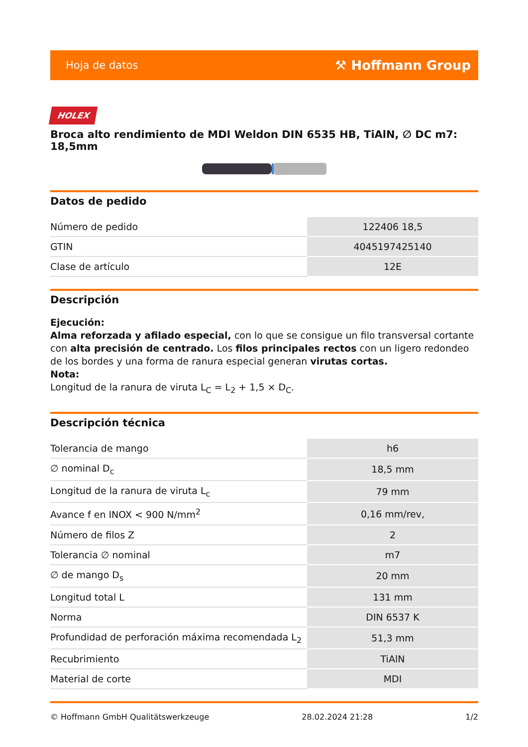Hoja de datos ⚒ Hoffmann Group
HOLEX
Broca alto rendimiento de MDI Weldon DIN 6535 HB, TiAlN, ∅ DC m7: 18,5mm
Datos de pedido
| Número de pedido | 122406 18,5 |
| GTIN | 4045197425140 |
| Clase de artículo | 12E |
Descripción
Ejecución:
Alma reforzada y afilado especial, con lo que se consigue un filo transversal cortante con alta precisión de centrado. Los filos principales rectos con un ligero redondeo de los bordes y una forma de ranura especial generan virutas cortas.
Nota:
Longitud de la ranura de viruta L<sub>C</sub> = L<sub>2</sub> + 1,5 × D<sub>C</sub>.
Descripción técnica
| Tolerancia de mango | h6 |
| ∅ nominal D<sub>c</sub> | 18,5 mm |
| Longitud de la ranura de viruta L<sub>c</sub> | 79 mm |
| Avance f en INOX < 900 N/mm<sup>2</sup> | 0,16 mm/rev, |
| Número de filos Z | 2 |
| Tolerancia ∅ nominal | m7 |
| ∅ de mango D<sub>s</sub> | 20 mm |
| Longitud total L | 131 mm |
| Norma | DIN 6537 K |
| Profundidad de perforación máxima recomendada L<sub>2</sub> | 51,3 mm |
| Recubrimiento | TiAlN |
| Material de corte | MDI |
© Hoffmann GmbH Qualitätswerkzeuge 28.02.2024 21:28 1/2